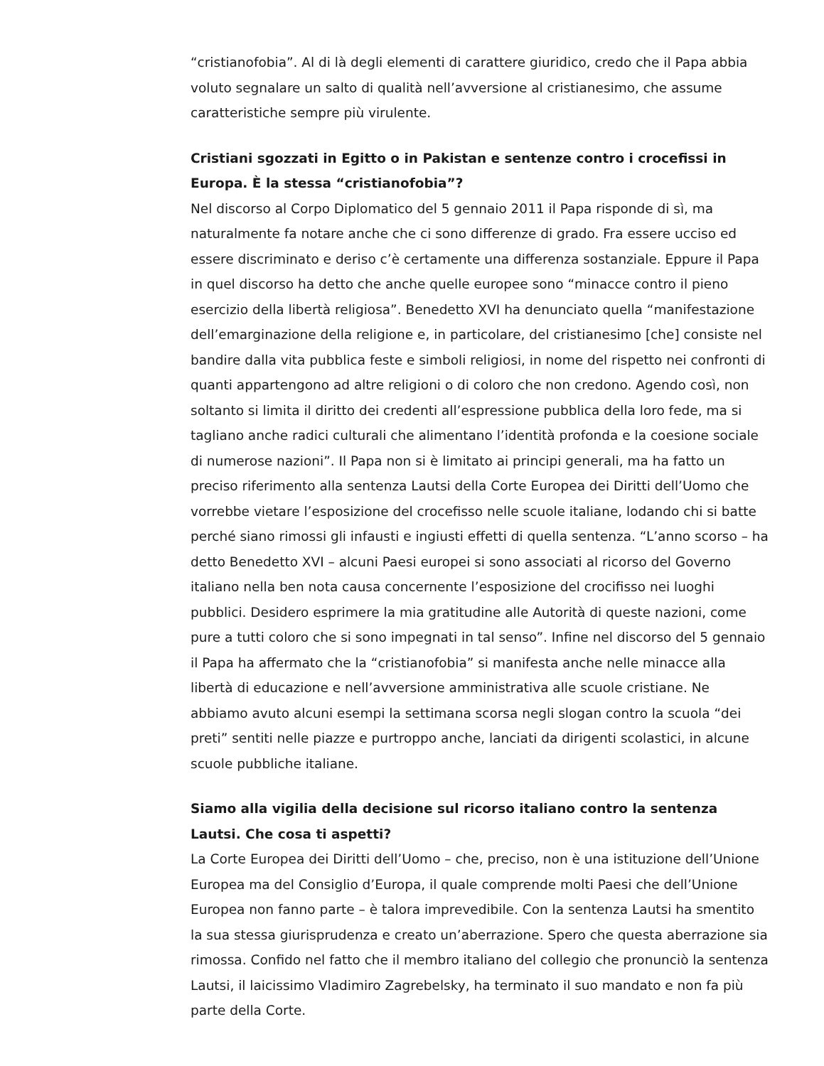“cristianofobia”. Al di là degli elementi di carattere giuridico, credo che il Papa abbia voluto segnalare un salto di qualità nell’avversione al cristianesimo, che assume caratteristiche sempre più virulente.
Cristiani sgozzati in Egitto o in Pakistan e sentenze contro i crocefissi in Europa. È la stessa “cristianofobia”?
Nel discorso al Corpo Diplomatico del 5 gennaio 2011 il Papa risponde di sì, ma naturalmente fa notare anche che ci sono differenze di grado. Fra essere ucciso ed essere discriminato e deriso c’è certamente una differenza sostanziale. Eppure il Papa in quel discorso ha detto che anche quelle europee sono “minacce contro il pieno esercizio della libertà religiosa”. Benedetto XVI ha denunciato quella “manifestazione dell’emarginazione della religione e, in particolare, del cristianesimo [che] consiste nel bandire dalla vita pubblica feste e simboli religiosi, in nome del rispetto nei confronti di quanti appartengono ad altre religioni o di coloro che non credono. Agendo così, non soltanto si limita il diritto dei credenti all’espressione pubblica della loro fede, ma si tagliano anche radici culturali che alimentano l’identità profonda e la coesione sociale di numerose nazioni”. Il Papa non si è limitato ai principi generali, ma ha fatto un preciso riferimento alla sentenza Lautsi della Corte Europea dei Diritti dell’Uomo che vorrebbe vietare l’esposizione del crocefisso nelle scuole italiane, lodando chi si batte perché siano rimossi gli infausti e ingiusti effetti di quella sentenza. “L’anno scorso – ha detto Benedetto XVI – alcuni Paesi europei si sono associati al ricorso del Governo italiano nella ben nota causa concernente l’esposizione del crocifisso nei luoghi pubblici. Desidero esprimere la mia gratitudine alle Autorità di queste nazioni, come pure a tutti coloro che si sono impegnati in tal senso”. Infine nel discorso del 5 gennaio il Papa ha affermato che la “cristianofobia” si manifesta anche nelle minacce alla libertà di educazione e nell’avversione amministrativa alle scuole cristiane. Ne abbiamo avuto alcuni esempi la settimana scorsa negli slogan contro la scuola “dei preti” sentiti nelle piazze e purtroppo anche, lanciati da dirigenti scolastici, in alcune scuole pubbliche italiane.
Siamo alla vigilia della decisione sul ricorso italiano contro la sentenza Lautsi. Che cosa ti aspetti?
La Corte Europea dei Diritti dell’Uomo – che, preciso, non è una istituzione dell’Unione Europea ma del Consiglio d’Europa, il quale comprende molti Paesi che dell’Unione Europea non fanno parte – è talora imprevedibile. Con la sentenza Lautsi ha smentito la sua stessa giurisprudenza e creato un’aberrazione. Spero che questa aberrazione sia rimossa. Confido nel fatto che il membro italiano del collegio che pronunciò la sentenza Lautsi, il laicissimo Vladimiro Zagrebelsky, ha terminato il suo mandato e non fa più parte della Corte.